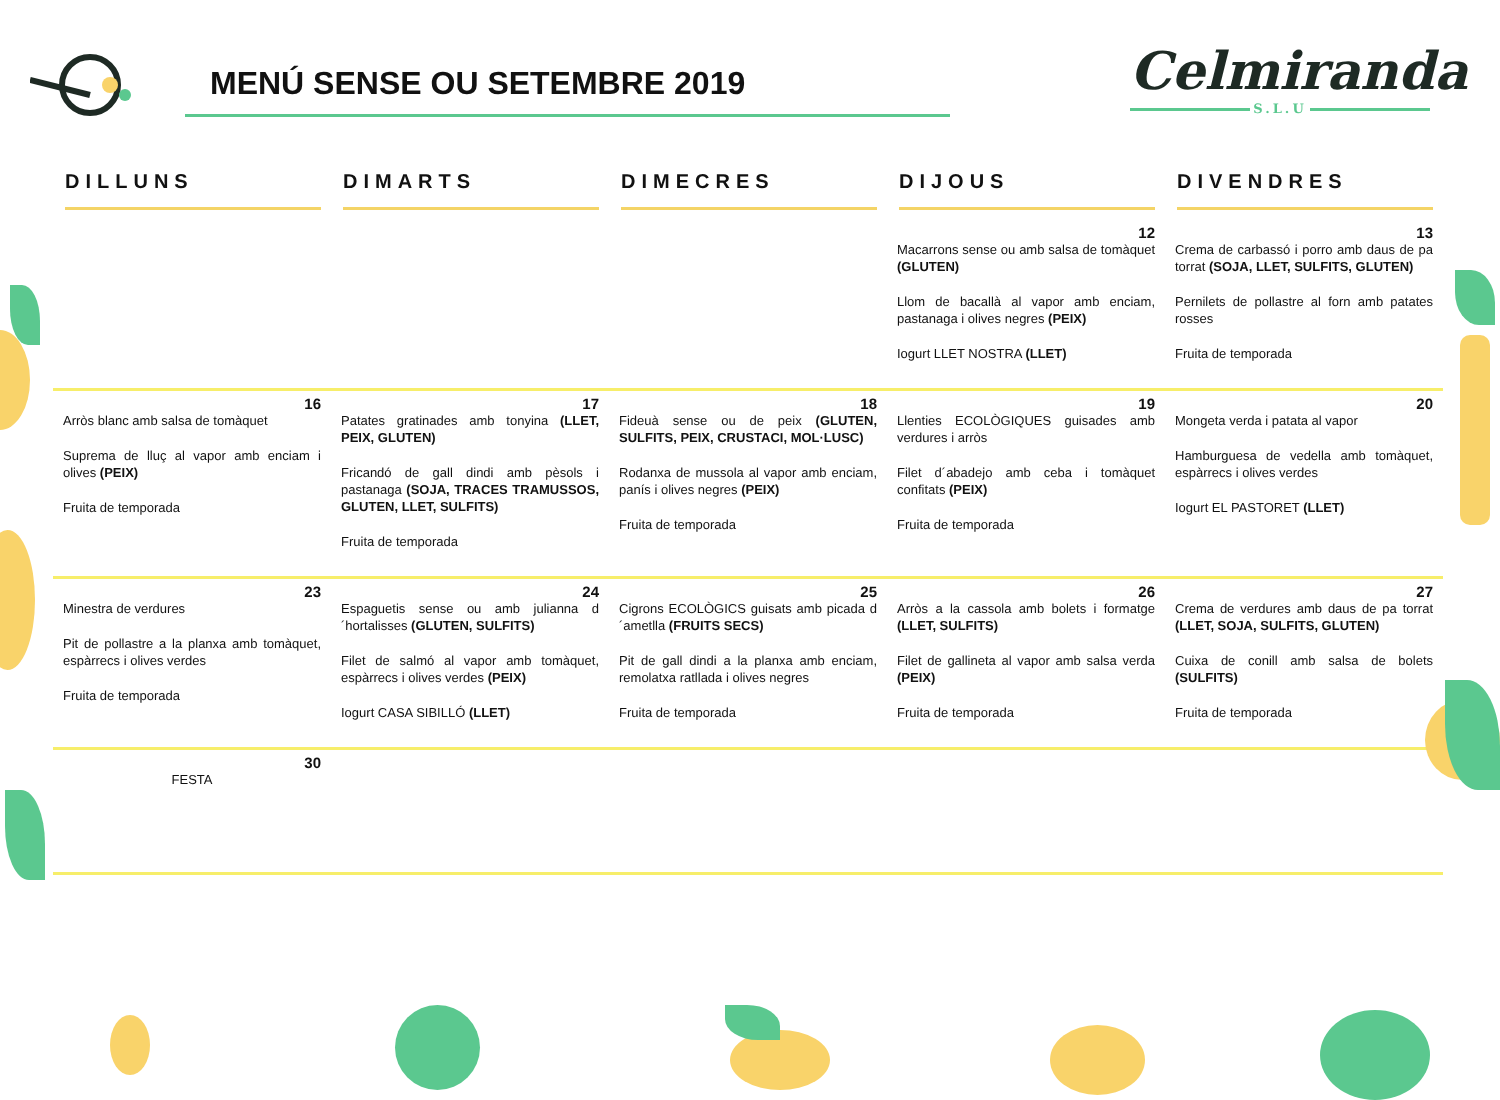MENÚ SENSE OU SETEMBRE 2019
Celmiranda
S.L.U
| DILLUNS | DIMARTS | DIMECRES | DIJOUS | DIVENDRES |
| --- | --- | --- | --- | --- |
| | | | 12 Macarrons sense ou amb salsa de tomàquet (GLUTEN) Llom de bacallà al vapor amb enciam, pastanaga i olives negres (PEIX) Iogurt LLET NOSTRA (LLET) | 13 Crema de carbassó i porro amb daus de pa torrat (SOJA, LLET, SULFITS, GLUTEN) Pernilets de pollastre al forn amb patates rosses Fruita de temporada |
| 16 Arròs blanc amb salsa de tomàquet Suprema de lluç al vapor amb enciam i olives (PEIX) Fruita de temporada | 17 Patates gratinades amb tonyina (LLET, PEIX, GLUTEN) Fricandó de gall dindi amb pèsols i pastanaga (SOJA, TRACES TRAMUSSOS, GLUTEN, LLET, SULFITS) Fruita de temporada | 18 Fideuà sense ou de peix (GLUTEN, SULFITS, PEIX, CRUSTACI, MOL·LUSC) Rodanxa de mussola al vapor amb enciam, panís i olives negres (PEIX) Fruita de temporada | 19 Llenties ECOLÒGIQUES guisades amb verdures i arròs Filet d´abadejo amb ceba i tomàquet confitats (PEIX) Fruita de temporada | 20 Mongeta verda i patata al vapor Hamburguesa de vedella amb tomàquet, espàrrecs i olives verdes Iogurt EL PASTORET (LLET) |
| 23 Minestra de verdures Pit de pollastre a la planxa amb tomàquet, espàrrecs i olives verdes Fruita de temporada | 24 Espaguetis sense ou amb julianna d´hortalisses (GLUTEN, SULFITS) Filet de salmó al vapor amb tomàquet, espàrrecs i olives verdes (PEIX) Iogurt CASA SIBILLÓ (LLET) | 25 Cigrons ECOLÒGICS guisats amb picada d´ametlla (FRUITS SECS) Pit de gall dindi a la planxa amb enciam, remolatxa ratllada i olives negres Fruita de temporada | 26 Arròs a la cassola amb bolets i formatge (LLET, SULFITS) Filet de gallineta al vapor amb salsa verda (PEIX) Fruita de temporada | 27 Crema de verdures amb daus de pa torrat (LLET, SOJA, SULFITS, GLUTEN) Cuixa de conill amb salsa de bolets (SULFITS) Fruita de temporada |
| 30 FESTA | | | | |